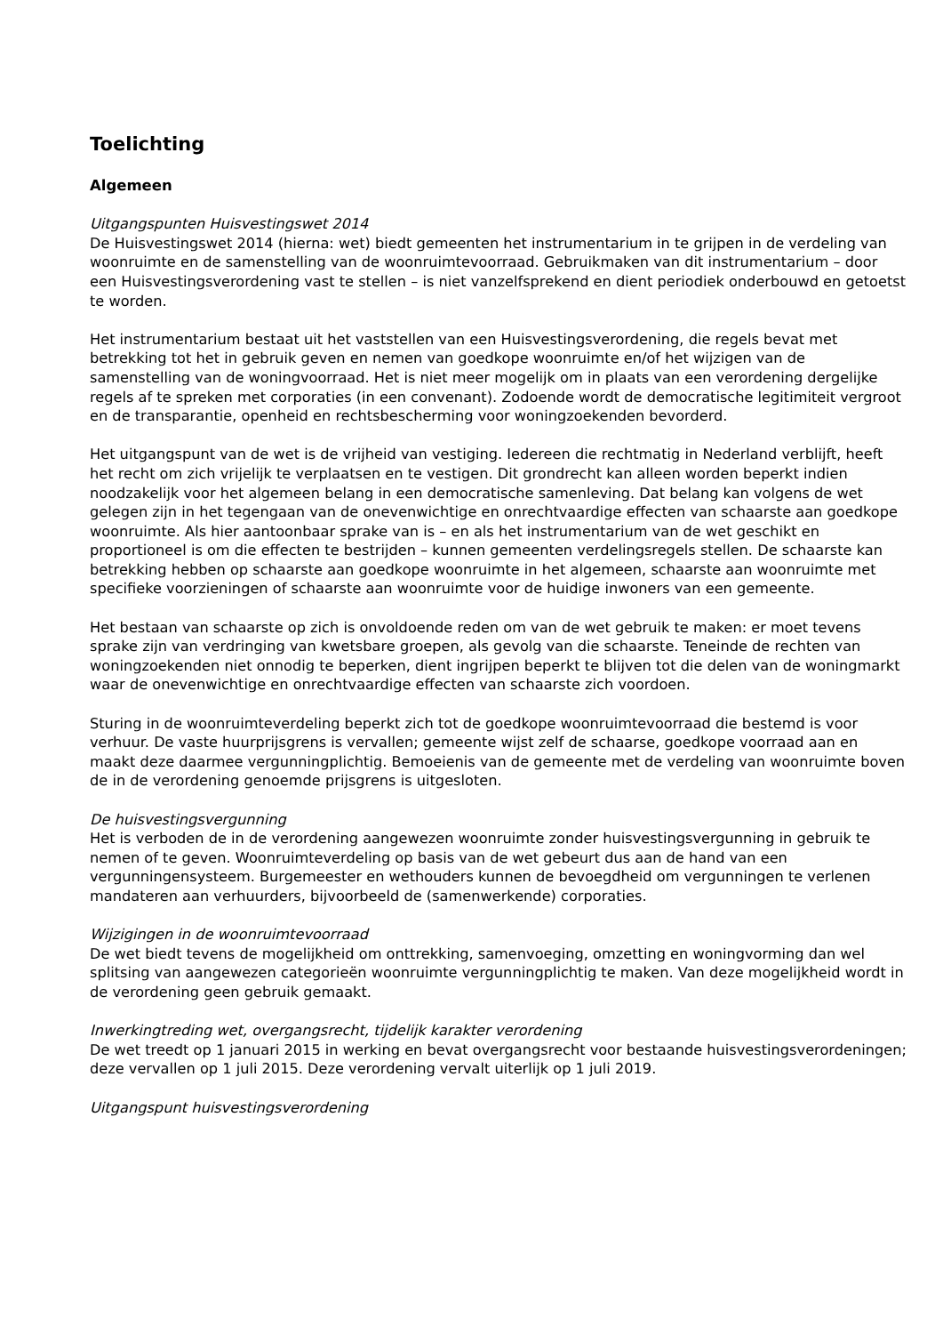Toelichting
Algemeen
Uitgangspunten Huisvestingswet 2014
De Huisvestingswet 2014 (hierna: wet) biedt gemeenten het instrumentarium in te grijpen in de verdeling van woonruimte en de samenstelling van de woonruimtevoorraad. Gebruikmaken van dit instrumentarium – door een Huisvestingsverordening vast te stellen – is niet vanzelfsprekend en dient periodiek onderbouwd en getoetst te worden.
Het instrumentarium bestaat uit het vaststellen van een Huisvestingsverordening, die regels bevat met betrekking tot het in gebruik geven en nemen van goedkope woonruimte en/of het wijzigen van de samenstelling van de woningvoorraad. Het is niet meer mogelijk om in plaats van een verordening dergelijke regels af te spreken met corporaties (in een convenant). Zodoende wordt de democratische legitimiteit vergroot en de transparantie, openheid en rechtsbescherming voor woningzoekenden bevorderd.
Het uitgangspunt van de wet is de vrijheid van vestiging. Iedereen die rechtmatig in Nederland verblijft, heeft het recht om zich vrijelijk te verplaatsen en te vestigen. Dit grondrecht kan alleen worden beperkt indien noodzakelijk voor het algemeen belang in een democratische samenleving. Dat belang kan volgens de wet gelegen zijn in het tegengaan van de onevenwichtige en onrechtvaardige effecten van schaarste aan goedkope woonruimte. Als hier aantoonbaar sprake van is – en als het instrumentarium van de wet geschikt en proportioneel is om die effecten te bestrijden – kunnen gemeenten verdelingsregels stellen. De schaarste kan betrekking hebben op schaarste aan goedkope woonruimte in het algemeen, schaarste aan woonruimte met specifieke voorzieningen of schaarste aan woonruimte voor de huidige inwoners van een gemeente.
Het bestaan van schaarste op zich is onvoldoende reden om van de wet gebruik te maken: er moet tevens sprake zijn van verdringing van kwetsbare groepen, als gevolg van die schaarste. Teneinde de rechten van woningzoekenden niet onnodig te beperken, dient ingrijpen beperkt te blijven tot die delen van de woningmarkt waar de onevenwichtige en onrechtvaardige effecten van schaarste zich voordoen.
Sturing in de woonruimteverdeling beperkt zich tot de goedkope woonruimtevoorraad die bestemd is voor verhuur. De vaste huurprijsgrens is vervallen; gemeente wijst zelf de schaarse, goedkope voorraad aan en maakt deze daarmee vergunningplichtig. Bemoeienis van de gemeente met de verdeling van woonruimte boven de in de verordening genoemde prijsgrens is uitgesloten.
De huisvestingsvergunning
Het is verboden de in de verordening aangewezen woonruimte zonder huisvestingsvergunning in gebruik te nemen of te geven. Woonruimteverdeling op basis van de wet gebeurt dus aan de hand van een vergunningensysteem. Burgemeester en wethouders kunnen de bevoegdheid om vergunningen te verlenen mandateren aan verhuurders, bijvoorbeeld de (samenwerkende) corporaties.
Wijzigingen in de woonruimtevoorraad
De wet biedt tevens de mogelijkheid om onttrekking, samenvoeging, omzetting en woningvorming dan wel splitsing van aangewezen categorieën woonruimte vergunningplichtig te maken. Van deze mogelijkheid wordt in de verordening geen gebruik gemaakt.
Inwerkingtreding wet, overgangsrecht, tijdelijk karakter verordening
De wet treedt op 1 januari 2015 in werking en bevat overgangsrecht voor bestaande huisvestingsverordeningen; deze vervallen op 1 juli 2015. Deze verordening vervalt uiterlijk op 1 juli 2019.
Uitgangspunt huisvestingsverordening